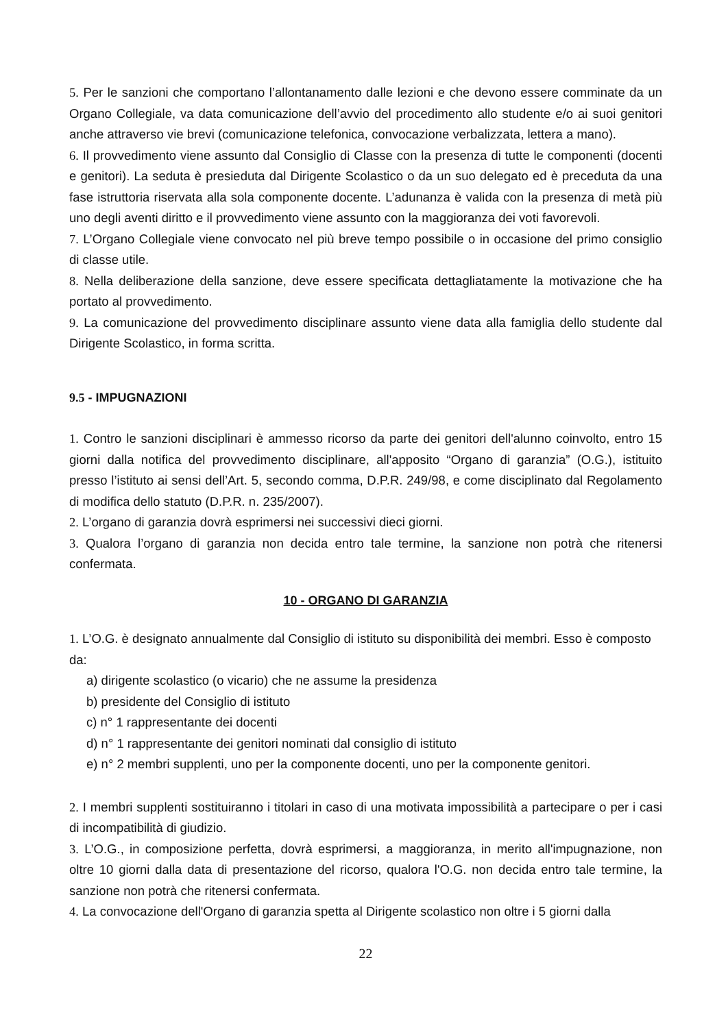5. Per le sanzioni che comportano l’allontanamento dalle lezioni e che devono essere comminate da un Organo Collegiale, va data comunicazione dell’avvio del procedimento allo studente e/o ai suoi genitori anche attraverso vie brevi (comunicazione telefonica, convocazione verbalizzata, lettera a mano).
6. Il provvedimento viene assunto dal Consiglio di Classe con la presenza di tutte le componenti (docenti e genitori). La seduta è presieduta dal Dirigente Scolastico o da un suo delegato ed è preceduta da una fase istruttoria riservata alla sola componente docente. L’adunanza è valida con la presenza di metà più uno degli aventi diritto e il provvedimento viene assunto con la maggioranza dei voti favorevoli.
7. L’Organo Collegiale viene convocato nel più breve tempo possibile o in occasione del primo consiglio di classe utile.
8. Nella deliberazione della sanzione, deve essere specificata dettagliatamente la motivazione che ha portato al provvedimento.
9. La comunicazione del provvedimento disciplinare assunto viene data alla famiglia dello studente dal Dirigente Scolastico, in forma scritta.
9.5 - IMPUGNAZIONI
1. Contro le sanzioni disciplinari è ammesso ricorso da parte dei genitori dell'alunno coinvolto, entro 15 giorni dalla notifica del provvedimento disciplinare, all'apposito “Organo di garanzia” (O.G.), istituito presso l’istituto ai sensi dell’Art. 5, secondo comma, D.P.R. 249/98, e come disciplinato dal Regolamento di modifica dello statuto (D.P.R. n. 235/2007).
2. L’organo di garanzia dovrà esprimersi nei successivi dieci giorni.
3. Qualora l’organo di garanzia non decida entro tale termine, la sanzione non potrà che ritenersi confermata.
10 - ORGANO DI GARANZIA
1. L’O.G. è designato annualmente dal Consiglio di istituto su disponibilità dei membri. Esso è composto da:
a) dirigente scolastico (o vicario) che ne assume la presidenza
b) presidente del Consiglio di istituto
c) n° 1 rappresentante dei docenti
d) n° 1 rappresentante dei genitori nominati dal consiglio di istituto
e) n° 2 membri supplenti, uno per la componente docenti, uno per la componente genitori.
2. I membri supplenti sostituiranno i titolari in caso di una motivata impossibilità a partecipare o per i casi di incompatibilità di giudizio.
3. L’O.G., in composizione perfetta, dovrà esprimersi, a maggioranza, in merito all'impugnazione, non oltre 10 giorni dalla data di presentazione del ricorso, qualora l'O.G. non decida entro tale termine, la sanzione non potrà che ritenersi confermata.
4. La convocazione dell'Organo di garanzia spetta al Dirigente scolastico non oltre i 5 giorni dalla
22